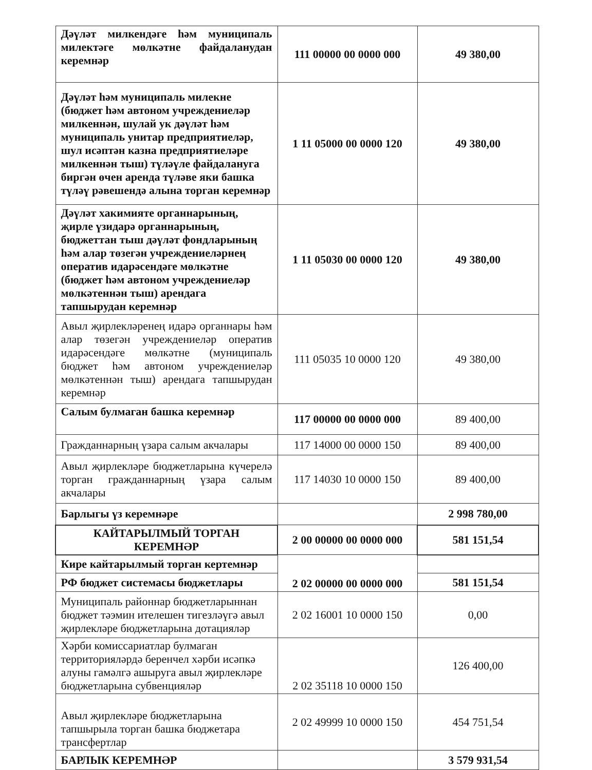| Дәүләт милкендәге һәм муниципаль милектәге мөлкәтне файдаланудан керемнәр | 111 00000 00 0000 000 | 49 380,00 |
| Дәүләт һәм муниципаль милекне (бюджет һәм автоном учреждениеләр милкеннән, шулай ук дәүләт һәм муниципаль унитар предприятиеләр, шул исәптән казна предприятиеләре милкеннән тыш) түләүле файдалануга биргән өчен аренда түләве яки башка түләү рәвешендә алына торган керемнәр | 1 11 05000 00 0000 120 | 49 380,00 |
| Дәүләт хакимияте органнарының, җирле үзидарә органнарының, бюджеттан тыш дәүләт фондларының һәм алар төзегән учреждениеләрнең оператив идарәсендәге мөлкәтне (бюджет һәм автоном учреждениеләр мөлкәтеннән тыш) арендага тапшырудан керемнәр | 1 11 05030 00 0000 120 | 49 380,00 |
| Авыл җирлекләренең идарә органнары һәм алар төзегән учреждениеләр оператив идарәсендәге мөлкәтне (муниципаль бюджет һәм автоном учреждениеләр мөлкәтеннән тыш) арендага тапшырудан керемнәр | 111 05035 10 0000 120 | 49 380,00 |
| Салым булмаган башка керемнәр | 117 00000 00 0000 000 | 89 400,00 |
| Гражданнарның үзара салым акчалары | 117 14000 00 0000 150 | 89 400,00 |
| Авыл җирлекләре бюджетларына күчерелә торган гражданнарның үзара салым акчалары | 117 14030 10 0000 150 | 89 400,00 |
| Барлыгы үз керемнәре | | 2 998 780,00 |
| КАЙТАРЫЛМЫЙ ТОРГАН КЕРЕМНӘР | 2 00 00000 00 0000 000 | 581 151,54 |
| Кире кайтарылмый торган кертемнәр | 2 02 00000 00 0000 000 | |
| РФ бюджет системасы бюджетлары | | 581 151,54 |
| Муниципаль районнар бюджетларыннан бюджет тәэмин ителешен тигезләүгә авыл җирлекләре бюджетларына дотацияләр | 2 02 16001 10 0000 150 | 0,00 |
| Хәрби комиссариатлар булмаган территорияләрдә беренчел хәрби исәпкә алуны гамәлгә ашыруга авыл җирлекләре бюджетларына субвенцияләр | 2 02 35118 10 0000 150 | 126 400,00 |
| Авыл җирлекләре бюджетларына тапшырыла торган башка бюджетара трансфертлар | 2 02 49999 10 0000 150 | 454 751,54 |
| БАРЛЫК КЕРЕМНӘР | | 3 579 931,54 |